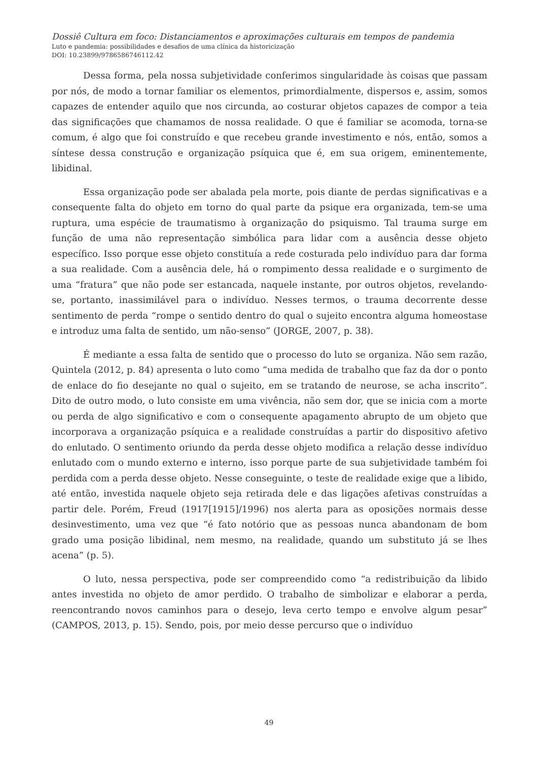Dossiê Cultura em foco: Distanciamentos e aproximações culturais em tempos de pandemia
Luto e pandemia: possibilidades e desafios de uma clínica da historicização
DOI: 10.23899/9786586746112.42
Dessa forma, pela nossa subjetividade conferimos singularidade às coisas que passam por nós, de modo a tornar familiar os elementos, primordialmente, dispersos e, assim, somos capazes de entender aquilo que nos circunda, ao costurar objetos capazes de compor a teia das significações que chamamos de nossa realidade. O que é familiar se acomoda, torna-se comum, é algo que foi construído e que recebeu grande investimento e nós, então, somos a síntese dessa construção e organização psíquica que é, em sua origem, eminentemente, libidinal.
Essa organização pode ser abalada pela morte, pois diante de perdas significativas e a consequente falta do objeto em torno do qual parte da psique era organizada, tem-se uma ruptura, uma espécie de traumatismo à organização do psiquismo. Tal trauma surge em função de uma não representação simbólica para lidar com a ausência desse objeto específico. Isso porque esse objeto constituía a rede costurada pelo indivíduo para dar forma a sua realidade. Com a ausência dele, há o rompimento dessa realidade e o surgimento de uma “fratura” que não pode ser estancada, naquele instante, por outros objetos, revelando-se, portanto, inassimilável para o indivíduo. Nesses termos, o trauma decorrente desse sentimento de perda “rompe o sentido dentro do qual o sujeito encontra alguma homeostase e introduz uma falta de sentido, um não-senso” (JORGE, 2007, p. 38).
É mediante a essa falta de sentido que o processo do luto se organiza. Não sem razão, Quintela (2012, p. 84) apresenta o luto como “uma medida de trabalho que faz da dor o ponto de enlace do fio desejante no qual o sujeito, em se tratando de neurose, se acha inscrito”. Dito de outro modo, o luto consiste em uma vivência, não sem dor, que se inicia com a morte ou perda de algo significativo e com o consequente apagamento abrupto de um objeto que incorporava a organização psíquica e a realidade construídas a partir do dispositivo afetivo do enlutado. O sentimento oriundo da perda desse objeto modifica a relação desse indivíduo enlutado com o mundo externo e interno, isso porque parte de sua subjetividade também foi perdida com a perda desse objeto. Nesse conseguinte, o teste de realidade exige que a libido, até então, investida naquele objeto seja retirada dele e das ligações afetivas construídas a partir dele. Porém, Freud (1917[1915]/1996) nos alerta para as oposições normais desse desinvestimento, uma vez que “é fato notório que as pessoas nunca abandonam de bom grado uma posição libidinal, nem mesmo, na realidade, quando um substituto já se lhes acena” (p. 5).
O luto, nessa perspectiva, pode ser compreendido como “a redistribuição da libido antes investida no objeto de amor perdido. O trabalho de simbolizar e elaborar a perda, reencontrando novos caminhos para o desejo, leva certo tempo e envolve algum pesar” (CAMPOS, 2013, p. 15). Sendo, pois, por meio desse percurso que o indivíduo
49